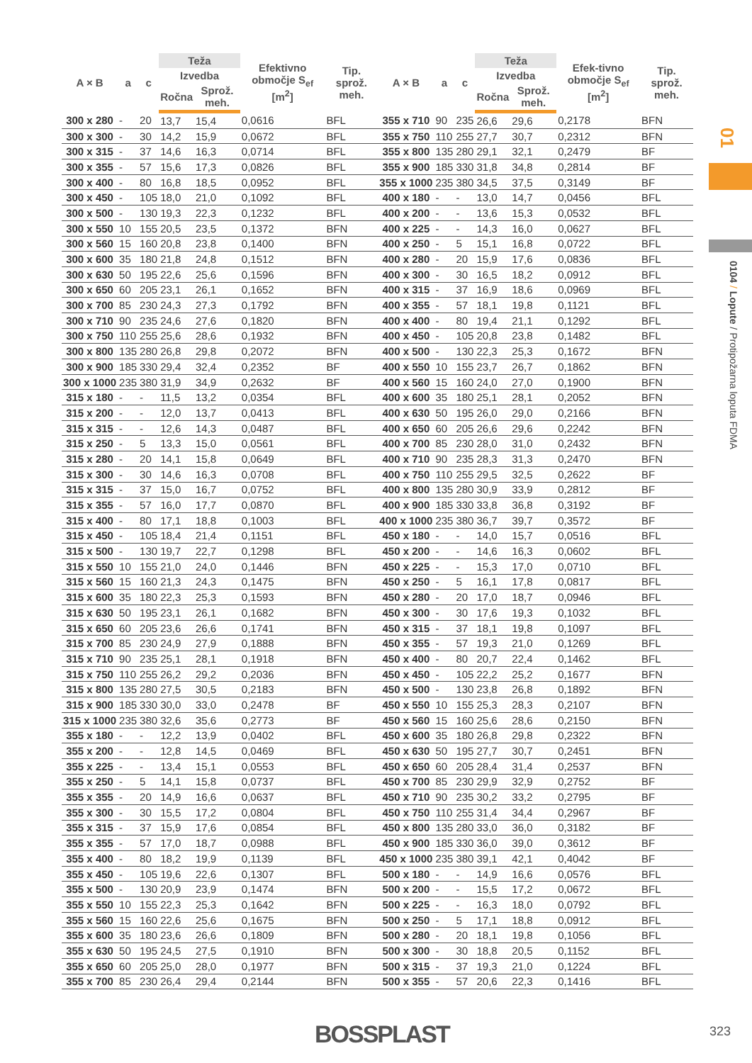| A × B | a | c | Teža | | Efektivno območje S<sub>ef</sub> [m<sup>2</sup>] | Tip. sprož. meh. | A × B | a | c | Teža | | Efek-tivno območje S<sub>ef</sub> [m<sup>2</sup>] | Tip. sprož. meh. |
| --- | --- | --- | --- | --- | --- | --- | --- | --- | --- | --- | --- | --- | --- |
| | | | Izvedba | | | | | | | Izvedba | | | |
| | | | Ročna | Sprož. meh. | | | | | | Ročna | Sprož. meh. | | |
| 300 x 280 | - | 20 | 13,7 | 15,4 | 0,0616 | BFL | 355 x 710 | 90 | 235 | 26,6 | 29,6 | 0,2178 | BFN |
| 300 x 300 | - | 30 | 14,2 | 15,9 | 0,0672 | BFL | 355 x 750 | 110 | 255 | 27,7 | 30,7 | 0,2312 | BFN |
| 300 x 315 | - | 37 | 14,6 | 16,3 | 0,0714 | BFL | 355 x 800 | 135 | 280 | 29,1 | 32,1 | 0,2479 | BF |
| 300 x 355 | - | 57 | 15,6 | 17,3 | 0,0826 | BFL | 355 x 900 | 185 | 330 | 31,8 | 34,8 | 0,2814 | BF |
| 300 x 400 | - | 80 | 16,8 | 18,5 | 0,0952 | BFL | 355 x 1000 | 235 | 380 | 34,5 | 37,5 | 0,3149 | BF |
| 300 x 450 | - | 105 | 18,0 | 21,0 | 0,1092 | BFL | 400 x 180 | - | - | 13,0 | 14,7 | 0,0456 | BFL |
| 300 x 500 | - | 130 | 19,3 | 22,3 | 0,1232 | BFL | 400 x 200 | - | - | 13,6 | 15,3 | 0,0532 | BFL |
| 300 x 550 | 10 | 155 | 20,5 | 23,5 | 0,1372 | BFN | 400 x 225 | - | - | 14,3 | 16,0 | 0,0627 | BFL |
| 300 x 560 | 15 | 160 | 20,8 | 23,8 | 0,1400 | BFN | 400 x 250 | - | 5 | 15,1 | 16,8 | 0,0722 | BFL |
| 300 x 600 | 35 | 180 | 21,8 | 24,8 | 0,1512 | BFN | 400 x 280 | - | 20 | 15,9 | 17,6 | 0,0836 | BFL |
| 300 x 630 | 50 | 195 | 22,6 | 25,6 | 0,1596 | BFN | 400 x 300 | - | 30 | 16,5 | 18,2 | 0,0912 | BFL |
| 300 x 650 | 60 | 205 | 23,1 | 26,1 | 0,1652 | BFN | 400 x 315 | - | 37 | 16,9 | 18,6 | 0,0969 | BFL |
| 300 x 700 | 85 | 230 | 24,3 | 27,3 | 0,1792 | BFN | 400 x 355 | - | 57 | 18,1 | 19,8 | 0,1121 | BFL |
| 300 x 710 | 90 | 235 | 24,6 | 27,6 | 0,1820 | BFN | 400 x 400 | - | 80 | 19,4 | 21,1 | 0,1292 | BFL |
| 300 x 750 | 110 | 255 | 25,6 | 28,6 | 0,1932 | BFN | 400 x 450 | - | 105 | 20,8 | 23,8 | 0,1482 | BFL |
| 300 x 800 | 135 | 280 | 26,8 | 29,8 | 0,2072 | BFN | 400 x 500 | - | 130 | 22,3 | 25,3 | 0,1672 | BFN |
| 300 x 900 | 185 | 330 | 29,4 | 32,4 | 0,2352 | BF | 400 x 550 | 10 | 155 | 23,7 | 26,7 | 0,1862 | BFN |
| 300 x 1000 | 235 | 380 | 31,9 | 34,9 | 0,2632 | BF | 400 x 560 | 15 | 160 | 24,0 | 27,0 | 0,1900 | BFN |
| 315 x 180 | - | - | 11,5 | 13,2 | 0,0354 | BFL | 400 x 600 | 35 | 180 | 25,1 | 28,1 | 0,2052 | BFN |
| 315 x 200 | - | - | 12,0 | 13,7 | 0,0413 | BFL | 400 x 630 | 50 | 195 | 26,0 | 29,0 | 0,2166 | BFN |
| 315 x 315 | - | - | 12,6 | 14,3 | 0,0487 | BFL | 400 x 650 | 60 | 205 | 26,6 | 29,6 | 0,2242 | BFN |
| 315 x 250 | - | 5 | 13,3 | 15,0 | 0,0561 | BFL | 400 x 700 | 85 | 230 | 28,0 | 31,0 | 0,2432 | BFN |
| 315 x 280 | - | 20 | 14,1 | 15,8 | 0,0649 | BFL | 400 x 710 | 90 | 235 | 28,3 | 31,3 | 0,2470 | BFN |
| 315 x 300 | - | 30 | 14,6 | 16,3 | 0,0708 | BFL | 400 x 750 | 110 | 255 | 29,5 | 32,5 | 0,2622 | BF |
| 315 x 315 | - | 37 | 15,0 | 16,7 | 0,0752 | BFL | 400 x 800 | 135 | 280 | 30,9 | 33,9 | 0,2812 | BF |
| 315 x 355 | - | 57 | 16,0 | 17,7 | 0,0870 | BFL | 400 x 900 | 185 | 330 | 33,8 | 36,8 | 0,3192 | BF |
| 315 x 400 | - | 80 | 17,1 | 18,8 | 0,1003 | BFL | 400 x 1000 | 235 | 380 | 36,7 | 39,7 | 0,3572 | BF |
| 315 x 450 | - | 105 | 18,4 | 21,4 | 0,1151 | BFL | 450 x 180 | - | - | 14,0 | 15,7 | 0,0516 | BFL |
| 315 x 500 | - | 130 | 19,7 | 22,7 | 0,1298 | BFL | 450 x 200 | - | - | 14,6 | 16,3 | 0,0602 | BFL |
| 315 x 550 | 10 | 155 | 21,0 | 24,0 | 0,1446 | BFN | 450 x 225 | - | - | 15,3 | 17,0 | 0,0710 | BFL |
| 315 x 560 | 15 | 160 | 21,3 | 24,3 | 0,1475 | BFN | 450 x 250 | - | 5 | 16,1 | 17,8 | 0,0817 | BFL |
| 315 x 600 | 35 | 180 | 22,3 | 25,3 | 0,1593 | BFN | 450 x 280 | - | 20 | 17,0 | 18,7 | 0,0946 | BFL |
| 315 x 630 | 50 | 195 | 23,1 | 26,1 | 0,1682 | BFN | 450 x 300 | - | 30 | 17,6 | 19,3 | 0,1032 | BFL |
| 315 x 650 | 60 | 205 | 23,6 | 26,6 | 0,1741 | BFN | 450 x 315 | - | 37 | 18,1 | 19,8 | 0,1097 | BFL |
| 315 x 700 | 85 | 230 | 24,9 | 27,9 | 0,1888 | BFN | 450 x 355 | - | 57 | 19,3 | 21,0 | 0,1269 | BFL |
| 315 x 710 | 90 | 235 | 25,1 | 28,1 | 0,1918 | BFN | 450 x 400 | - | 80 | 20,7 | 22,4 | 0,1462 | BFL |
| 315 x 750 | 110 | 255 | 26,2 | 29,2 | 0,2036 | BFN | 450 x 450 | - | 105 | 22,2 | 25,2 | 0,1677 | BFN |
| 315 x 800 | 135 | 280 | 27,5 | 30,5 | 0,2183 | BFN | 450 x 500 | - | 130 | 23,8 | 26,8 | 0,1892 | BFN |
| 315 x 900 | 185 | 330 | 30,0 | 33,0 | 0,2478 | BF | 450 x 550 | 10 | 155 | 25,3 | 28,3 | 0,2107 | BFN |
| 315 x 1000 | 235 | 380 | 32,6 | 35,6 | 0,2773 | BF | 450 x 560 | 15 | 160 | 25,6 | 28,6 | 0,2150 | BFN |
| 355 x 180 | - | - | 12,2 | 13,9 | 0,0402 | BFL | 450 x 600 | 35 | 180 | 26,8 | 29,8 | 0,2322 | BFN |
| 355 x 200 | - | - | 12,8 | 14,5 | 0,0469 | BFL | 450 x 630 | 50 | 195 | 27,7 | 30,7 | 0,2451 | BFN |
| 355 x 225 | - | - | 13,4 | 15,1 | 0,0553 | BFL | 450 x 650 | 60 | 205 | 28,4 | 31,4 | 0,2537 | BFN |
| 355 x 250 | - | 5 | 14,1 | 15,8 | 0,0737 | BFL | 450 x 700 | 85 | 230 | 29,9 | 32,9 | 0,2752 | BF |
| 355 x 355 | - | 20 | 14,9 | 16,6 | 0,0637 | BFL | 450 x 710 | 90 | 235 | 30,2 | 33,2 | 0,2795 | BF |
| 355 x 300 | - | 30 | 15,5 | 17,2 | 0,0804 | BFL | 450 x 750 | 110 | 255 | 31,4 | 34,4 | 0,2967 | BF |
| 355 x 315 | - | 37 | 15,9 | 17,6 | 0,0854 | BFL | 450 x 800 | 135 | 280 | 33,0 | 36,0 | 0,3182 | BF |
| 355 x 355 | - | 57 | 17,0 | 18,7 | 0,0988 | BFL | 450 x 900 | 185 | 330 | 36,0 | 39,0 | 0,3612 | BF |
| 355 x 400 | - | 80 | 18,2 | 19,9 | 0,1139 | BFL | 450 x 1000 | 235 | 380 | 39,1 | 42,1 | 0,4042 | BF |
| 355 x 450 | - | 105 | 19,6 | 22,6 | 0,1307 | BFL | 500 x 180 | - | - | 14,9 | 16,6 | 0,0576 | BFL |
| 355 x 500 | - | 130 | 20,9 | 23,9 | 0,1474 | BFN | 500 x 200 | - | - | 15,5 | 17,2 | 0,0672 | BFL |
| 355 x 550 | 10 | 155 | 22,3 | 25,3 | 0,1642 | BFN | 500 x 225 | - | - | 16,3 | 18,0 | 0,0792 | BFL |
| 355 x 560 | 15 | 160 | 22,6 | 25,6 | 0,1675 | BFN | 500 x 250 | - | 5 | 17,1 | 18,8 | 0,0912 | BFL |
| 355 x 600 | 35 | 180 | 23,6 | 26,6 | 0,1809 | BFN | 500 x 280 | - | 20 | 18,1 | 19,8 | 0,1056 | BFL |
| 355 x 630 | 50 | 195 | 24,5 | 27,5 | 0,1910 | BFN | 500 x 300 | - | 30 | 18,8 | 20,5 | 0,1152 | BFL |
| 355 x 650 | 60 | 205 | 25,0 | 28,0 | 0,1977 | BFN | 500 x 315 | - | 37 | 19,3 | 21,0 | 0,1224 | BFL |
| 355 x 700 | 85 | 230 | 26,4 | 29,4 | 0,2144 | BFN | 500 x 355 | - | 57 | 20,6 | 22,3 | 0,1416 | BFL |
01
0104 / Lopute / Protipožarna loputa FDMA
BOSSPLAST 323